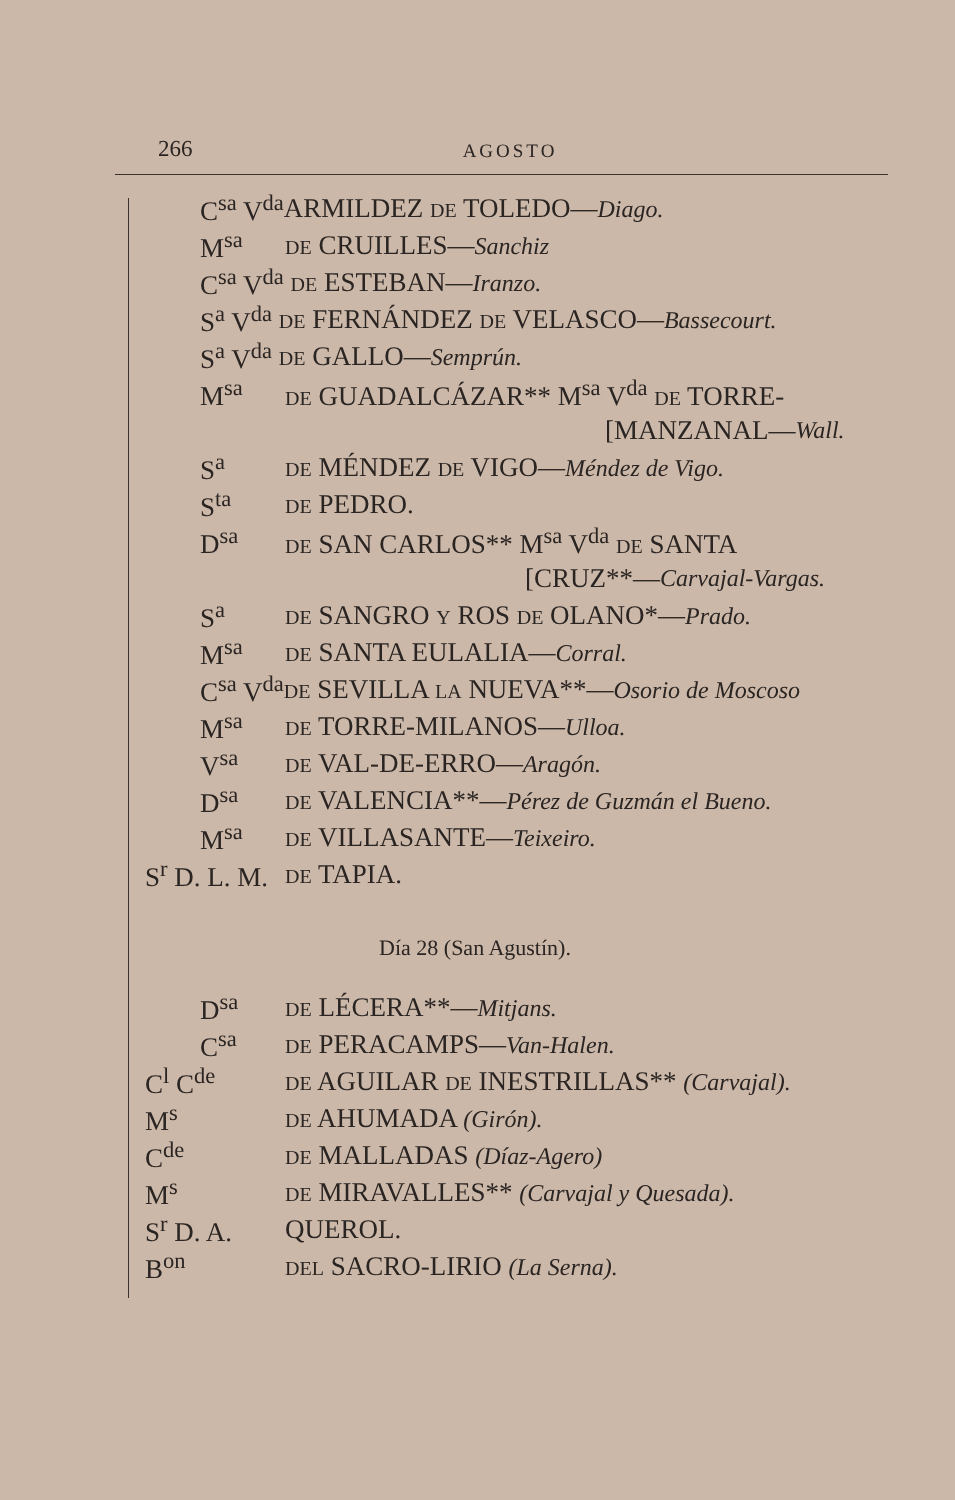266
AGOSTO
C<sup>sa</sup> V<sup>da</sup> ARMILDEZ DE TOLEDO—Diago.
M<sup>sa</sup> DE CRUILLES—Sanchiz
C<sup>sa</sup> V<sup>da</sup> DE ESTEBAN—Iranzo.
S<sup>a</sup> V<sup>da</sup> DE FERNÁNDEZ DE VELASCO—Bassecourt.
S<sup>a</sup> V<sup>da</sup> DE GALLO—Semprún.
M<sup>sa</sup> DE GUADALCÁZAR** M<sup>sa</sup> V<sup>da</sup> DE TORRE-
[MANZANAL— Wall.
S<sup>a</sup> DE MÉNDEZ DE VIGO—Méndez de Vigo.
S<sup>ta</sup> DE PEDRO.
D<sup>sa</sup> DE SAN CARLOS** M<sup>sa</sup> V<sup>da</sup> DE SANTA
[CRUZ**— Carvajal-Vargas.
S<sup>a</sup> DE SANGRO Y ROS DE OLANO*—Prado.
M<sup>sa</sup> DE SANTA EULALIA—Corral.
C<sup>sa</sup> V<sup>da</sup> DE SEVILLA LA NUEVA**—Osorio de Moscoso
M<sup>sa</sup> DE TORRE-MILANOS—Ulloa.
V<sup>sa</sup> DE VAL-DE-ERRO—Aragón.
D<sup>sa</sup> DE VALENCIA**—Pérez de Guzmán el Bueno.
M<sup>sa</sup> DE VILLASANTE—Teixeiro.
S<sup>r</sup> D. L. M. DE TAPIA.
Día 28 (San Agustín).
D<sup>sa</sup> DE LÉCERA**—Mitjans.
C<sup>sa</sup> DE PERACAMPS—Van-Halen.
C<sup>l</sup> C<sup>de</sup> DE AGUILAR DE INESTRILLAS** (Carvajal).
M<sup>s</sup> DE AHUMADA (Girón).
C<sup>de</sup> DE MALLADAS (Díaz-Agero)
M<sup>s</sup> DE MIRAVALLES** (Carvajal y Quesada).
S<sup>r</sup> D. A. QUEROL.
B<sup>on</sup> DEL SACRO-LIRIO (La Serna).